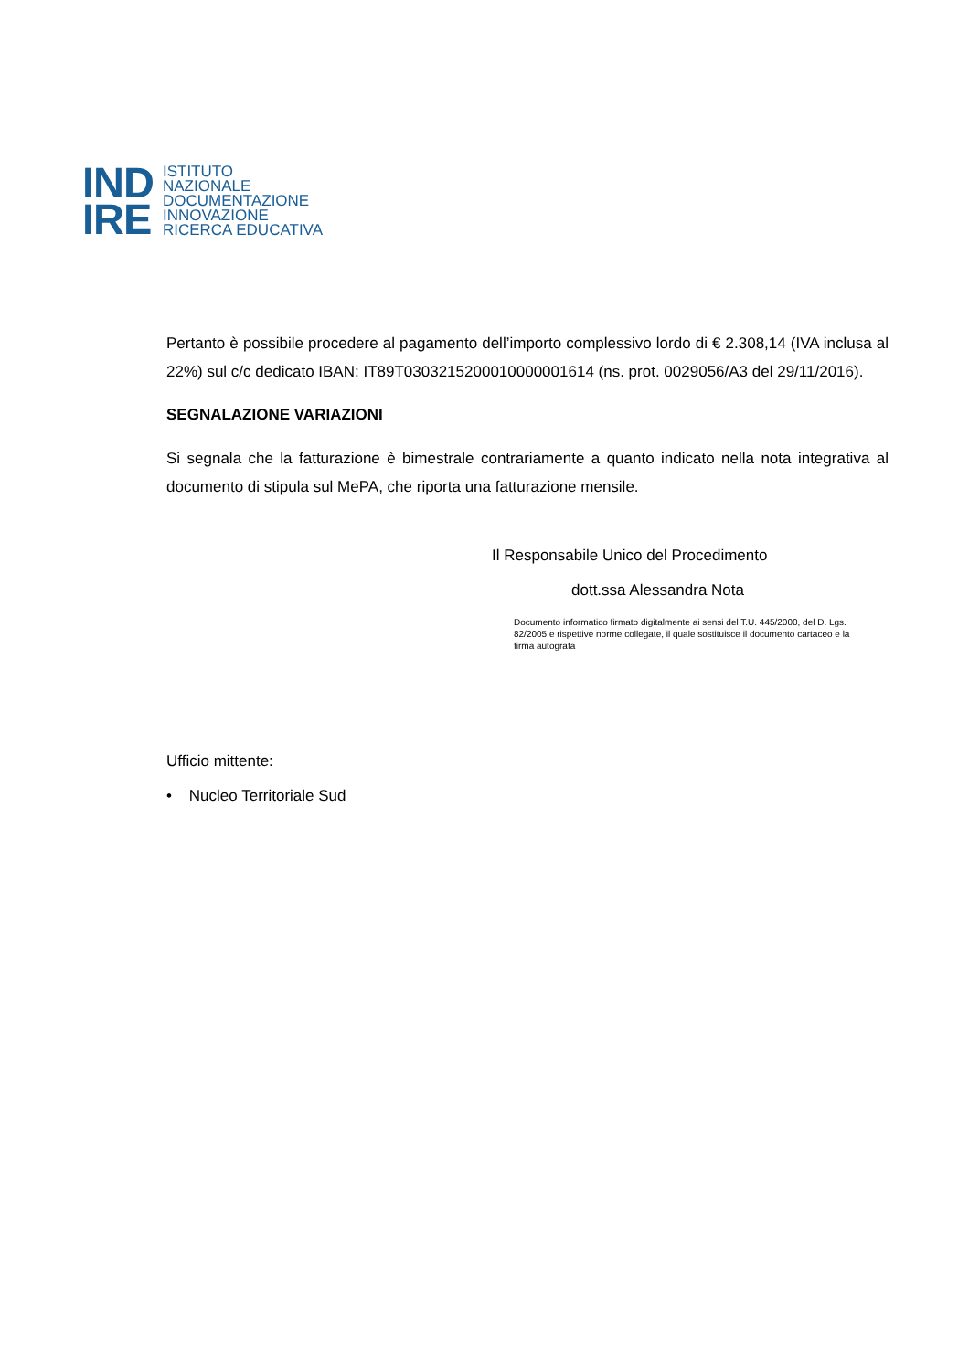IND
IRE
ISTITUTO
NAZIONALE
DOCUMENTAZIONE
INNOVAZIONE
RICERCA EDUCATIVA
Pertanto è possibile procedere al pagamento dell’importo complessivo lordo di € 2.308,14 (IVA inclusa al 22%) sul c/c dedicato IBAN: IT89T0303215200010000001614 (ns. prot. 0029056/A3 del 29/11/2016).
SEGNALAZIONE VARIAZIONI
Si segnala che la fatturazione è bimestrale contrariamente a quanto indicato nella nota integrativa al documento di stipula sul MePA, che riporta una fatturazione mensile.
Il Responsabile Unico del Procedimento
dott.ssa Alessandra Nota
Documento informatico firmato digitalmente ai sensi del T.U. 445/2000, del D. Lgs. 82/2005 e rispettive norme collegate, il quale sostituisce il documento cartaceo e la firma autografa
Ufficio mittente:
• Nucleo Territoriale Sud